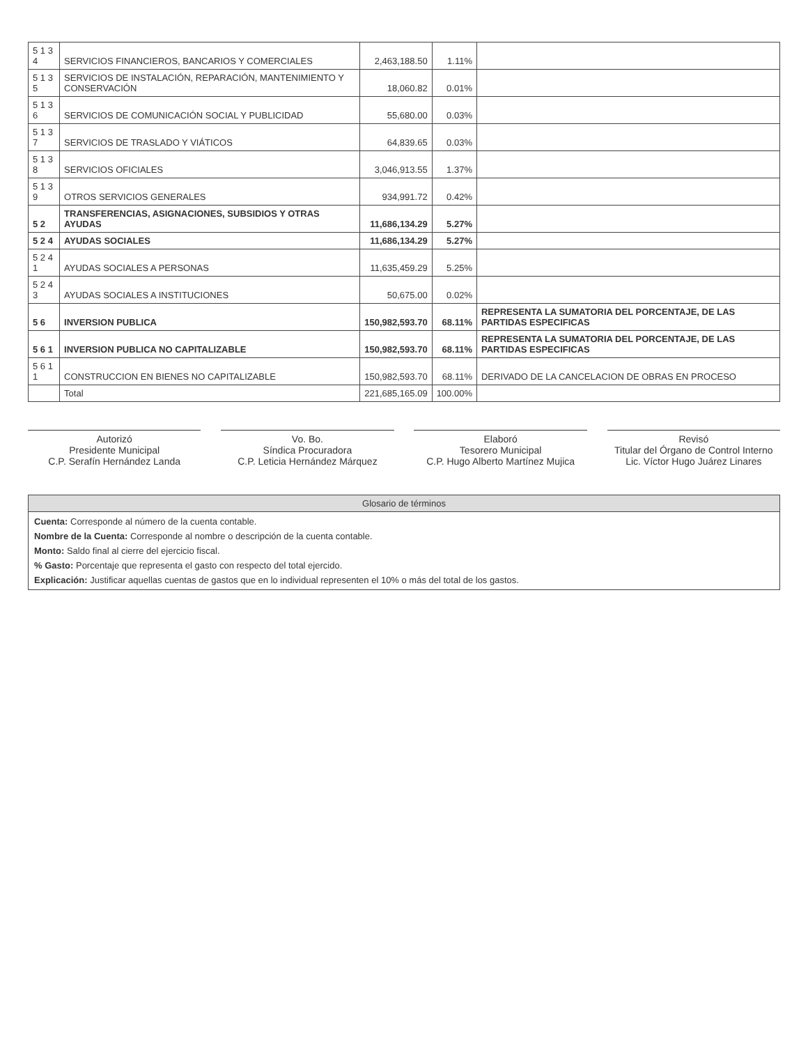| 5 1 3 4 | SERVICIOS FINANCIEROS, BANCARIOS Y COMERCIALES | 2,463,188.50 | 1.11% | |
| 5 1 3 5 | SERVICIOS DE INSTALACIÓN, REPARACIÓN, MANTENIMIENTO Y CONSERVACIÓN | 18,060.82 | 0.01% | |
| 5 1 3 6 | SERVICIOS DE COMUNICACIÓN SOCIAL Y PUBLICIDAD | 55,680.00 | 0.03% | |
| 5 1 3 7 | SERVICIOS DE TRASLADO Y VIÁTICOS | 64,839.65 | 0.03% | |
| 5 1 3 8 | SERVICIOS OFICIALES | 3,046,913.55 | 1.37% | |
| 5 1 3 9 | OTROS SERVICIOS GENERALES | 934,991.72 | 0.42% | |
| 5 2 | TRANSFERENCIAS, ASIGNACIONES, SUBSIDIOS Y OTRAS AYUDAS | 11,686,134.29 | 5.27% | |
| 5 2 4 | AYUDAS SOCIALES | 11,686,134.29 | 5.27% | |
| 5 2 4 1 | AYUDAS SOCIALES A PERSONAS | 11,635,459.29 | 5.25% | |
| 5 2 4 3 | AYUDAS SOCIALES A INSTITUCIONES | 50,675.00 | 0.02% | |
| 5 6 | INVERSION PUBLICA | 150,982,593.70 | 68.11% | REPRESENTA LA SUMATORIA DEL PORCENTAJE, DE LAS PARTIDAS ESPECIFICAS |
| 5 6 1 | INVERSION PUBLICA NO CAPITALIZABLE | 150,982,593.70 | 68.11% | REPRESENTA LA SUMATORIA DEL PORCENTAJE, DE LAS PARTIDAS ESPECIFICAS |
| 5 6 1 1 | CONSTRUCCION EN BIENES NO CAPITALIZABLE | 150,982,593.70 | 68.11% | DERIVADO DE LA CANCELACION DE OBRAS EN PROCESO |
| | Total | 221,685,165.09 | 100.00% | |
Autorizó
Presidente Municipal
C.P. Serafín Hernández Landa
Vo. Bo.
Síndica Procuradora
C.P. Leticia Hernández Márquez
Elaboró
Tesorero Municipal
C.P. Hugo Alberto Martínez Mujica
Revisó
Titular del Órgano de Control Interno
Lic. Víctor Hugo Juárez Linares
Glosario de términos
Cuenta: Corresponde al número de la cuenta contable.
Nombre de la Cuenta: Corresponde al nombre o descripción de la cuenta contable.
Monto: Saldo final al cierre del ejercicio fiscal.
% Gasto: Porcentaje que representa el gasto con respecto del total ejercido.
Explicación: Justificar aquellas cuentas de gastos que en lo individual representen el 10% o más del total de los gastos.